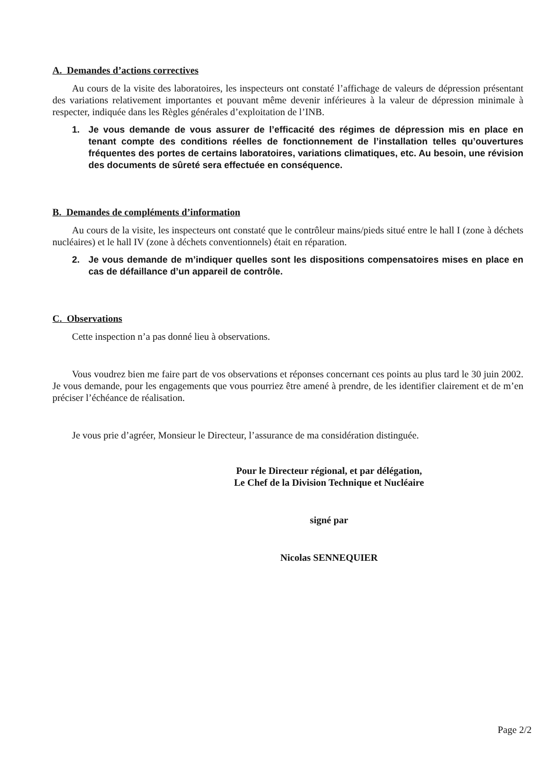A. Demandes d’actions correctives
Au cours de la visite des laboratoires, les inspecteurs ont constaté l’affichage de valeurs de dépression présentant des variations relativement importantes et pouvant même devenir inférieures à la valeur de dépression minimale à respecter, indiquée dans les Règles générales d’exploitation de l’INB.
1. Je vous demande de vous assurer de l’efficacité des régimes de dépression mis en place en tenant compte des conditions réelles de fonctionnement de l’installation telles qu’ouvertures fréquentes des portes de certains laboratoires, variations climatiques, etc. Au besoin, une révision des documents de sûreté sera effectuée en conséquence.
B. Demandes de compléments d’information
Au cours de la visite, les inspecteurs ont constaté que le contrôleur mains/pieds situé entre le hall I (zone à déchets nucléaires) et le hall IV (zone à déchets conventionnels) était en réparation.
2. Je vous demande de m’indiquer quelles sont les dispositions compensatoires mises en place en cas de défaillance d’un appareil de contrôle.
C. Observations
Cette inspection n’a pas donné lieu à observations.
Vous voudrez bien me faire part de vos observations et réponses concernant ces points au plus tard le 30 juin 2002. Je vous demande, pour les engagements que vous pourriez être amené à prendre, de les identifier clairement et de m’en préciser l’échéance de réalisation.
Je vous prie d’agréer, Monsieur le Directeur, l’assurance de ma considération distinguée.
Pour le Directeur régional, et par délégation,
Le Chef de la Division Technique et Nucléaire
signé par
Nicolas SENNEQUIER
Page 2/2